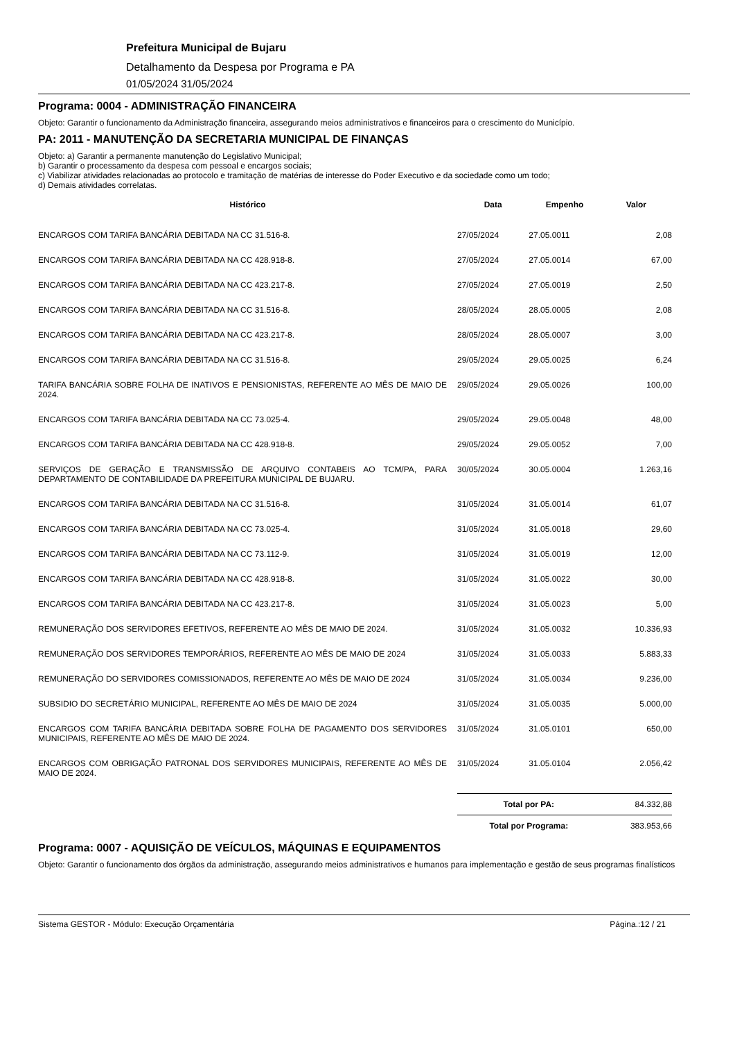Prefeitura Municipal de Bujaru
Detalhamento da Despesa por Programa e PA
01/05/2024 31/05/2024
Programa: 0004 - ADMINISTRAÇÃO FINANCEIRA
Objeto: Garantir o funcionamento da Administração financeira, assegurando meios administrativos e financeiros para o crescimento do Município.
PA: 2011 - MANUTENÇÃO DA SECRETARIA MUNICIPAL DE FINANÇAS
Objeto: a) Garantir a permanente manutenção do Legislativo Municipal;
b) Garantir o processamento da despesa com pessoal e encargos sociais;
c) Viabilizar atividades relacionadas ao protocolo e tramitação de matérias de interesse do Poder Executivo e da sociedade como um todo;
d) Demais atividades correlatas.
| Histórico | Data | Empenho | Valor |
| --- | --- | --- | --- |
| ENCARGOS COM TARIFA BANCÁRIA DEBITADA NA CC 31.516-8. | 27/05/2024 | 27.05.0011 | 2,08 |
| ENCARGOS COM TARIFA BANCÁRIA DEBITADA NA CC 428.918-8. | 27/05/2024 | 27.05.0014 | 67,00 |
| ENCARGOS COM TARIFA BANCÁRIA DEBITADA NA CC 423.217-8. | 27/05/2024 | 27.05.0019 | 2,50 |
| ENCARGOS COM TARIFA BANCÁRIA DEBITADA NA CC 31.516-8. | 28/05/2024 | 28.05.0005 | 2,08 |
| ENCARGOS COM TARIFA BANCÁRIA DEBITADA NA CC 423.217-8. | 28/05/2024 | 28.05.0007 | 3,00 |
| ENCARGOS COM TARIFA BANCÁRIA DEBITADA NA CC 31.516-8. | 29/05/2024 | 29.05.0025 | 6,24 |
| TARIFA BANCÁRIA SOBRE FOLHA DE INATIVOS E PENSIONISTAS, REFERENTE AO MÊS DE MAIO DE 2024. | 29/05/2024 | 29.05.0026 | 100,00 |
| ENCARGOS COM TARIFA BANCÁRIA DEBITADA NA CC 73.025-4. | 29/05/2024 | 29.05.0048 | 48,00 |
| ENCARGOS COM TARIFA BANCÁRIA DEBITADA NA CC 428.918-8. | 29/05/2024 | 29.05.0052 | 7,00 |
| SERVIÇOS DE GERAÇÃO E TRANSMISSÃO DE ARQUIVO CONTABEIS AO TCM/PA, PARA DEPARTAMENTO DE CONTABILIDADE DA PREFEITURA MUNICIPAL DE BUJARU. | 30/05/2024 | 30.05.0004 | 1.263,16 |
| ENCARGOS COM TARIFA BANCÁRIA DEBITADA NA CC 31.516-8. | 31/05/2024 | 31.05.0014 | 61,07 |
| ENCARGOS COM TARIFA BANCÁRIA DEBITADA NA CC 73.025-4. | 31/05/2024 | 31.05.0018 | 29,60 |
| ENCARGOS COM TARIFA BANCÁRIA DEBITADA NA CC 73.112-9. | 31/05/2024 | 31.05.0019 | 12,00 |
| ENCARGOS COM TARIFA BANCÁRIA DEBITADA NA CC 428.918-8. | 31/05/2024 | 31.05.0022 | 30,00 |
| ENCARGOS COM TARIFA BANCÁRIA DEBITADA NA CC 423.217-8. | 31/05/2024 | 31.05.0023 | 5,00 |
| REMUNERAÇÃO DOS SERVIDORES EFETIVOS, REFERENTE AO MÊS DE MAIO DE 2024. | 31/05/2024 | 31.05.0032 | 10.336,93 |
| REMUNERAÇÃO DOS SERVIDORES TEMPORÁRIOS, REFERENTE AO MÊS DE MAIO DE 2024 | 31/05/2024 | 31.05.0033 | 5.883,33 |
| REMUNERAÇÃO DO SERVIDORES COMISSIONADOS, REFERENTE AO MÊS DE MAIO DE 2024 | 31/05/2024 | 31.05.0034 | 9.236,00 |
| SUBSIDIO DO SECRETÁRIO MUNICIPAL, REFERENTE AO MÊS DE MAIO DE 2024 | 31/05/2024 | 31.05.0035 | 5.000,00 |
| ENCARGOS COM TARIFA BANCÁRIA DEBITADA SOBRE FOLHA DE PAGAMENTO DOS SERVIDORES MUNICIPAIS, REFERENTE AO MÊS DE MAIO DE 2024. | 31/05/2024 | 31.05.0101 | 650,00 |
| ENCARGOS COM OBRIGAÇÃO PATRONAL DOS SERVIDORES MUNICIPAIS, REFERENTE AO MÊS DE MAIO DE 2024. | 31/05/2024 | 31.05.0104 | 2.056,42 |
| | Total por PA: | | 84.332,88 |
| | Total por Programa: | | 383.953,66 |
Programa: 0007 - AQUISIÇÃO DE VEÍCULOS, MÁQUINAS E EQUIPAMENTOS
Objeto: Garantir o funcionamento dos órgãos da administração, assegurando meios administrativos e humanos para implementação e gestão de seus programas finalísticos
Sistema GESTOR - Módulo: Execução Orçamentária Página.:12 / 21